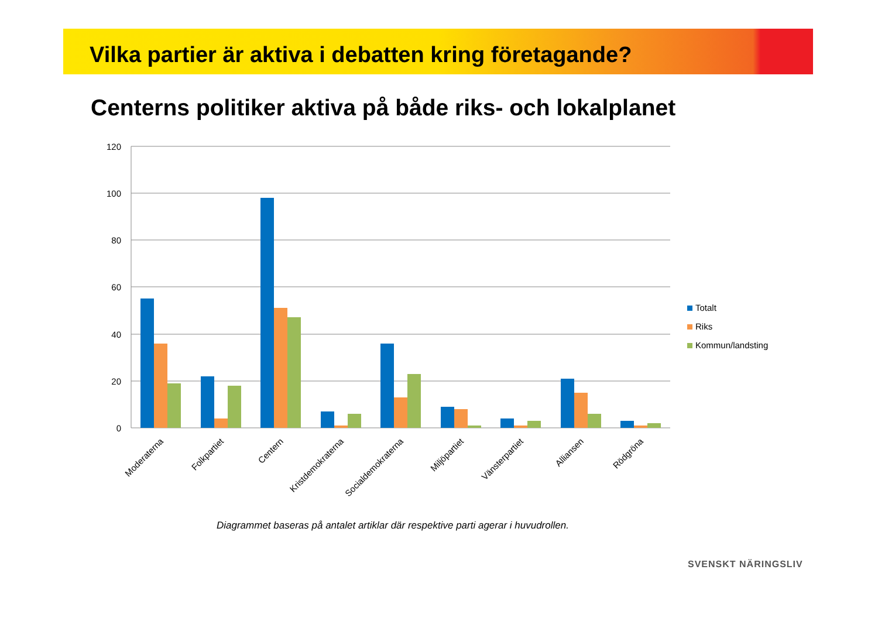Vilka partier är aktiva i debatten kring företagande?
Centerns politiker aktiva på både riks- och lokalplanet
120
100
80
60
40
20
0
Moderaterna
Folkpartiet
Centern
Kristdemokraterna
Socialdemokraterna
Miljöpartiet
Vänsterpartiet
Alliansen
Rödgröna
Totalt
Riks
Kommun/landsting
Diagrammet baseras på antalet artiklar där respektive parti agerar i huvudrollen.
SVENSKT NÄRINGSLIV